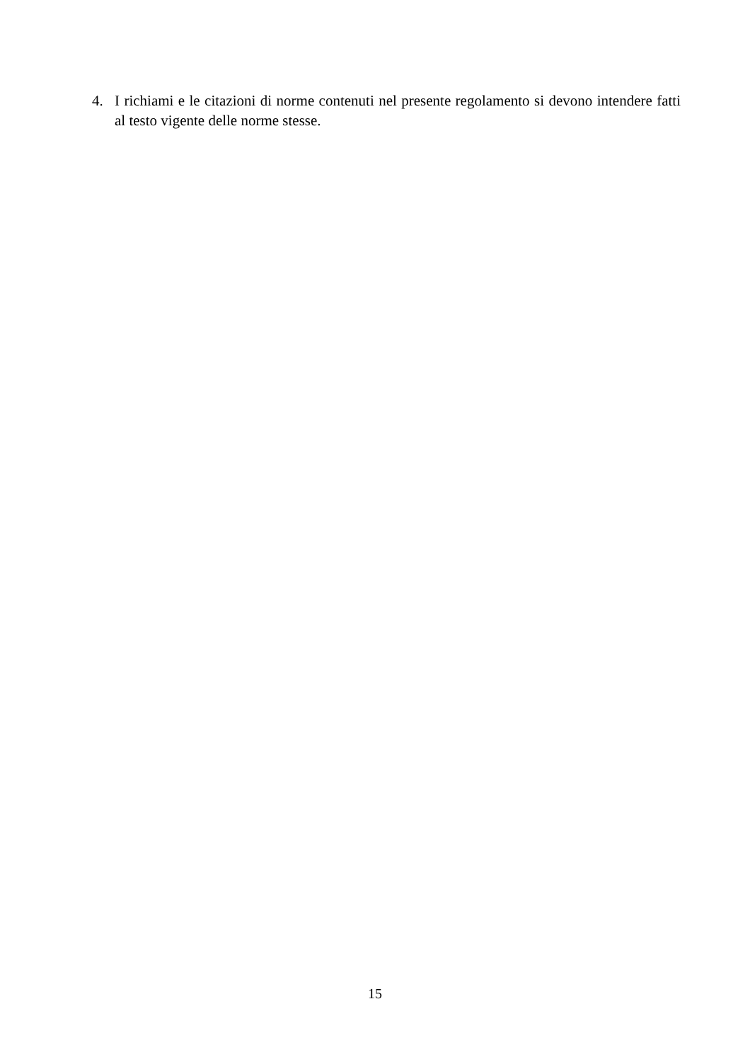4. I richiami e le citazioni di norme contenuti nel presente regolamento si devono intendere fatti al testo vigente delle norme stesse.
15